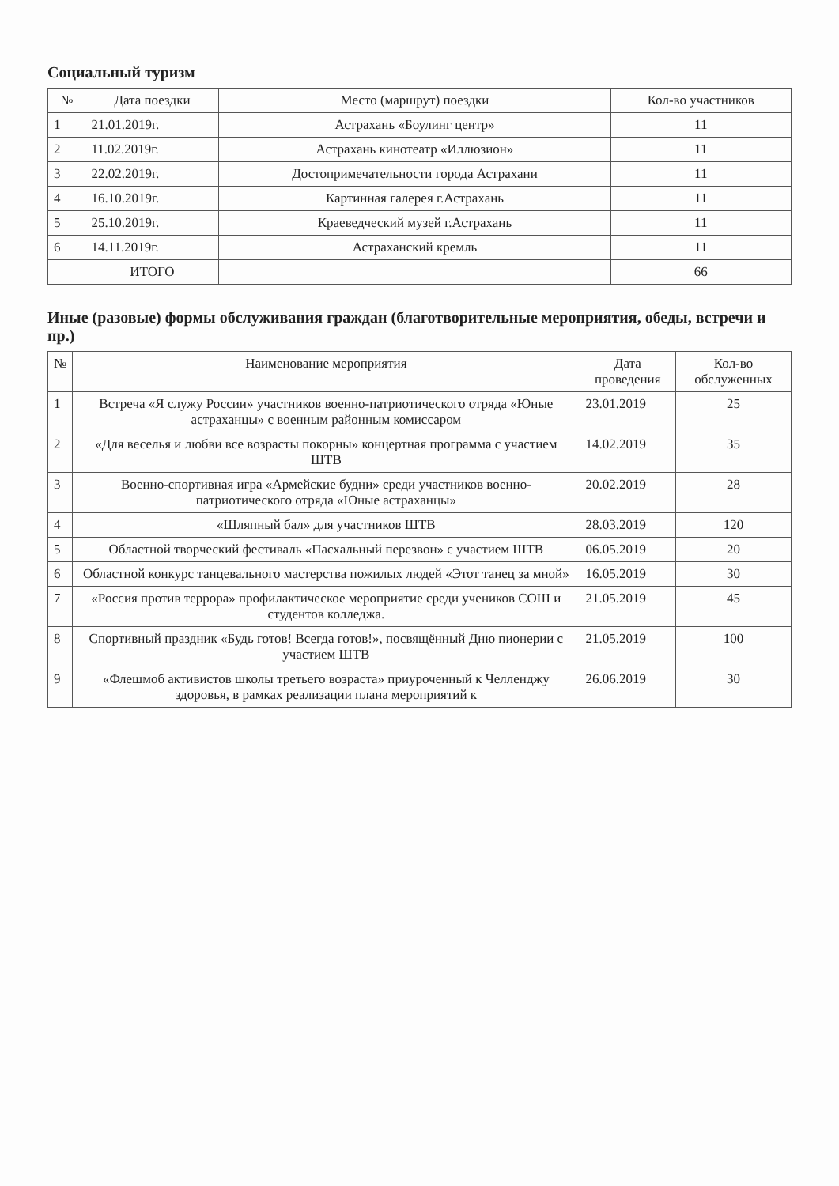Социальный туризм
| № | Дата поездки | Место (маршрут) поездки | Кол-во участников |
| --- | --- | --- | --- |
| 1 | 21.01.2019г. | Астрахань «Боулинг центр» | 11 |
| 2 | 11.02.2019г. | Астрахань кинотеатр «Иллюзион» | 11 |
| 3 | 22.02.2019г. | Достопримечательности города Астрахани | 11 |
| 4 | 16.10.2019г. | Картинная галерея г.Астрахань | 11 |
| 5 | 25.10.2019г. | Краеведческий музей г.Астрахань | 11 |
| 6 | 14.11.2019г. | Астраханский кремль | 11 |
| | ИТОГО | | 66 |
Иные (разовые) формы обслуживания граждан (благотворительные мероприятия, обеды, встречи и пр.)
| № | Наименование мероприятия | Дата проведения | Кол-во обслуженных |
| --- | --- | --- | --- |
| 1 | Встреча «Я служу России» участников военно-патриотического отряда «Юные астраханцы» с военным районным комиссаром | 23.01.2019 | 25 |
| 2 | «Для веселья и любви все возрасты покорны» концертная программа с участием ШТВ | 14.02.2019 | 35 |
| 3 | Военно-спортивная игра «Армейские будни» среди участников военно-патриотического отряда «Юные астраханцы» | 20.02.2019 | 28 |
| 4 | «Шляпный бал» для участников ШТВ | 28.03.2019 | 120 |
| 5 | Областной творческий фестиваль «Пасхальный перезвон» с участием ШТВ | 06.05.2019 | 20 |
| 6 | Областной конкурс танцевального мастерства пожилых людей «Этот танец за мной» | 16.05.2019 | 30 |
| 7 | «Россия против террора» профилактическое мероприятие среди учеников СОШ и студентов колледжа. | 21.05.2019 | 45 |
| 8 | Спортивный праздник «Будь готов! Всегда готов!», посвящённый Дню пионерии с участием ШТВ | 21.05.2019 | 100 |
| 9 | «Флешмоб активистов школы третьего возраста» приуроченный к Челленджу здоровья, в рамках реализации плана мероприятий к | 26.06.2019 | 30 |